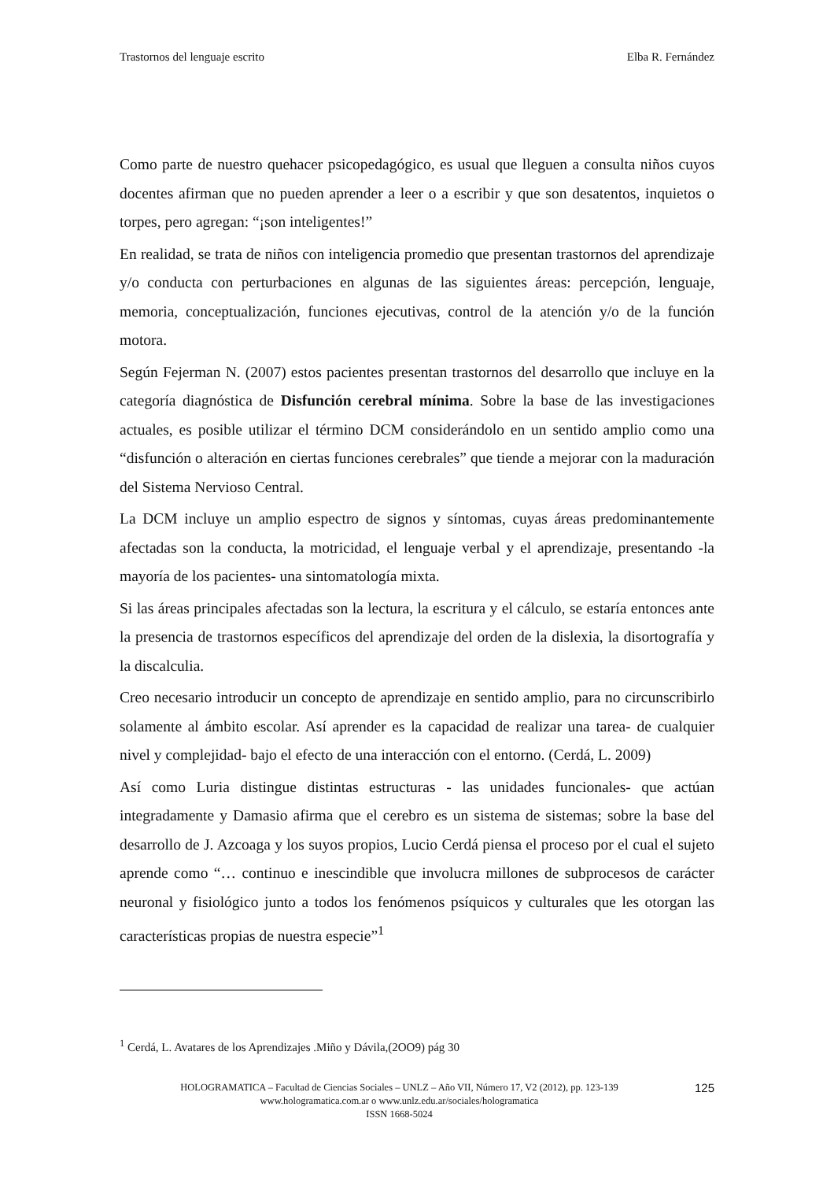Trastornos del lenguaje escrito Elba R. Fernández
Como parte de nuestro quehacer psicopedagógico, es usual que lleguen a consulta niños cuyos docentes afirman que no pueden aprender a leer o a escribir y que son desatentos, inquietos o torpes, pero agregan: “¡son inteligentes!”
En realidad, se trata de niños con inteligencia promedio que presentan trastornos del aprendizaje y/o conducta con perturbaciones en algunas de las siguientes áreas: percepción, lenguaje, memoria, conceptualización, funciones ejecutivas, control de la atención y/o de la función motora.
Según Fejerman N. (2007) estos pacientes presentan trastornos del desarrollo que incluye en la categoría diagnóstica de Disfunción cerebral mínima. Sobre la base de las investigaciones actuales, es posible utilizar el término DCM considerándolo en un sentido amplio como una “disfunción o alteración en ciertas funciones cerebrales” que tiende a mejorar con la maduración del Sistema Nervioso Central.
La DCM incluye un amplio espectro de signos y síntomas, cuyas áreas predominantemente afectadas son la conducta, la motricidad, el lenguaje verbal y el aprendizaje, presentando -la mayoría de los pacientes- una sintomatología mixta.
Si las áreas principales afectadas son la lectura, la escritura y el cálculo, se estaría entonces ante la presencia de trastornos específicos del aprendizaje del orden de la dislexia, la disortografía y la discalculia.
Creo necesario introducir un concepto de aprendizaje en sentido amplio, para no circunscribirlo solamente al ámbito escolar. Así aprender es la capacidad de realizar una tarea- de cualquier nivel y complejidad- bajo el efecto de una interacción con el entorno. (Cerdá, L. 2009)
Así como Luria distingue distintas estructuras - las unidades funcionales- que actúan integradamente y Damasio afirma que el cerebro es un sistema de sistemas; sobre la base del desarrollo de J. Azcoaga y los suyos propios, Lucio Cerdá piensa el proceso por el cual el sujeto aprende como “… continuo e inescindible que involucra millones de subprocesos de carácter neuronal y fisiológico junto a todos los fenómenos psíquicos y culturales que les otorgan las características propias de nuestra especie”<sup>1</sup>
<sup>1</sup> Cerdá, L. Avatares de los Aprendizajes .Miño y Dávila,(2OO9) pág 30
HOLOGRAMATICA – Facultad de Ciencias Sociales – UNLZ – Año VII, Número 17, V2 (2012), pp. 123-139
www.hologramatica.com.ar o www.unlz.edu.ar/sociales/hologramatica
ISSN 1668-5024
125